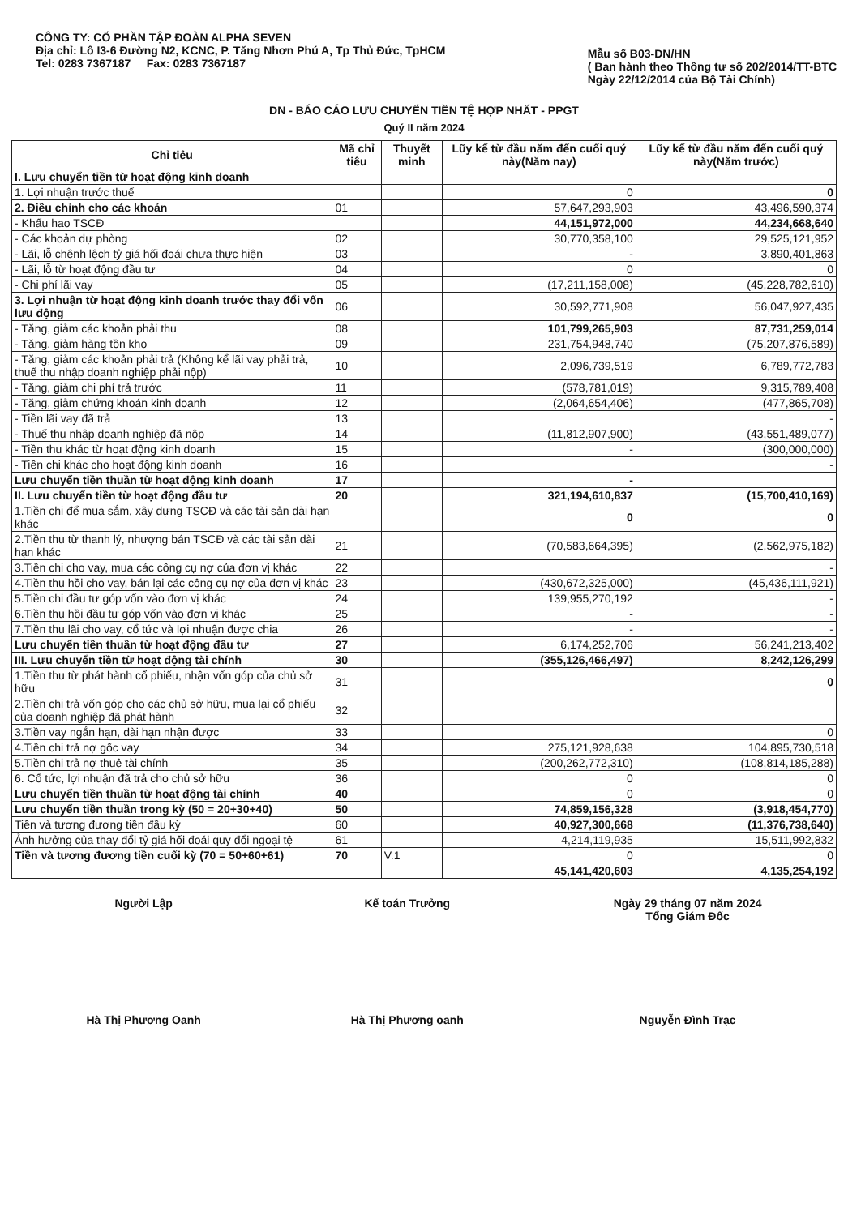CÔNG TY: CỔ PHẦN TẬP ĐOÀN ALPHA SEVEN
Địa chỉ: Lô I3-6 Đường N2, KCNC, P. Tăng Nhơn Phú A, Tp Thủ Đức, TpHCM
Tel: 0283 7367187 Fax: 0283 7367187
Mẫu số B03-DN/HN
( Ban hành theo Thông tư số 202/2014/TT-BTC
Ngày 22/12/2014 của Bộ Tài Chính)
DN - BÁO CÁO LƯU CHUYỂN TIỀN TỆ HỢP NHẤT - PPGT
Quý II năm 2024
| Chỉ tiêu | Mã chỉ tiêu | Thuyết minh | Lũy kế từ đầu năm đến cuối quý này(Năm nay) | Lũy kế từ đầu năm đến cuối quý này(Năm trước) |
| --- | --- | --- | --- | --- |
| I. Lưu chuyển tiền từ hoạt động kinh doanh | | | | |
| 1. Lợi nhuận trước thuế | | | 0 | 0 |
| 2. Điều chỉnh cho các khoản | 01 | | 57,647,293,903 | 43,496,590,374 |
| - Khấu hao TSCĐ | | | 44,151,972,000 | 44,234,668,640 |
| - Các khoản dự phòng | 02 | | 30,770,358,100 | 29,525,121,952 |
| - Lãi, lỗ chênh lệch tỷ giá hối đoái chưa thực hiện | 03 | | - | 3,890,401,863 |
| - Lãi, lỗ từ hoạt động đầu tư | 04 | | 0 | 0 |
| - Chi phí lãi vay | 05 | | (17,211,158,008) | (45,228,782,610) |
| 3. Lợi nhuận từ hoạt động kinh doanh trước thay đổi vốn lưu động | 06 | | 30,592,771,908 | 56,047,927,435 |
| - Tăng, giảm các khoản phải thu | 08 | | 101,799,265,903 | 87,731,259,014 |
| - Tăng, giảm hàng tồn kho | 09 | | 231,754,948,740 | (75,207,876,589) |
| - Tăng, giảm các khoản phải trả (Không kể lãi vay phải trả, thuế thu nhập doanh nghiệp phải nộp) | 10 | | 2,096,739,519 | 6,789,772,783 |
| - Tăng, giảm chi phí trả trước | 11 | | (578,781,019) | 9,315,789,408 |
| - Tăng, giảm chứng khoán kinh doanh | 12 | | (2,064,654,406) | (477,865,708) |
| - Tiền lãi vay đã trả | 13 | | | - |
| - Thuế thu nhập doanh nghiệp đã nộp | 14 | | (11,812,907,900) | (43,551,489,077) |
| - Tiền thu khác từ hoạt động kinh doanh | 15 | | - | (300,000,000) |
| - Tiền chi khác cho hoạt động kinh doanh | 16 | | | - |
| Lưu chuyển tiền thuần từ hoạt động kinh doanh | 17 | | - | |
| II. Lưu chuyển tiền từ hoạt động đầu tư | 20 | | 321,194,610,837 | (15,700,410,169) |
| 1.Tiền chi để mua sắm, xây dựng TSCĐ và các tài sản dài hạn khác | | | 0 | 0 |
| 2.Tiền thu từ thanh lý, nhượng bán TSCĐ và các tài sản dài hạn khác | 21 | | (70,583,664,395) | (2,562,975,182) |
| 3.Tiền chi cho vay, mua các công cụ nợ của đơn vị khác | 22 | | | - |
| 4.Tiền thu hồi cho vay, bán lại các công cụ nợ của đơn vị khác | 23 | | (430,672,325,000) | (45,436,111,921) |
| 5.Tiền chi đầu tư góp vốn vào đơn vị khác | 24 | | 139,955,270,192 | - |
| 6.Tiền thu hồi đầu tư góp vốn vào đơn vị khác | 25 | | - | - |
| 7.Tiền thu lãi cho vay, cổ tức và lợi nhuận được chia | 26 | | - | - |
| Lưu chuyển tiền thuần từ hoạt động đầu tư | 27 | | 6,174,252,706 | 56,241,213,402 |
| III. Lưu chuyển tiền từ hoạt động tài chính | 30 | | (355,126,466,497) | 8,242,126,299 |
| 1.Tiền thu từ phát hành cổ phiếu, nhận vốn góp của chủ sở hữu | 31 | | | 0 |
| 2.Tiền chi trả vốn góp cho các chủ sở hữu, mua lại cổ phiếu của doanh nghiệp đã phát hành | 32 | | | |
| 3.Tiền vay ngắn hạn, dài hạn nhận được | 33 | | | 0 |
| 4.Tiền chi trả nợ gốc vay | 34 | | 275,121,928,638 | 104,895,730,518 |
| 5.Tiền chi trả nợ thuê tài chính | 35 | | (200,262,772,310) | (108,814,185,288) |
| 6. Cổ tức, lợi nhuận đã trả cho chủ sở hữu | 36 | | 0 | 0 |
| Lưu chuyển tiền thuần từ hoạt động tài chính | 40 | | 0 | 0 |
| Lưu chuyển tiền thuần trong kỳ (50 = 20+30+40) | 50 | | 74,859,156,328 | (3,918,454,770) |
| Tiền và tương đương tiền đầu kỳ | 60 | | 40,927,300,668 | (11,376,738,640) |
| Ảnh hưởng của thay đổi tỷ giá hối đoái quy đổi ngoại tệ | 61 | | 4,214,119,935 | 15,511,992,832 |
| Tiền và tương đương tiền cuối kỳ (70 = 50+60+61) | 70 | V.1 | 0 | 0 |
| | | | 45,141,420,603 | 4,135,254,192 |
Người Lập
Hà Thị Phương Oanh
Kế toán Trưởng
Hà Thị Phương oanh
Ngày 29 tháng 07 năm 2024
Tổng Giám Đốc
Nguyễn Đình Trạc